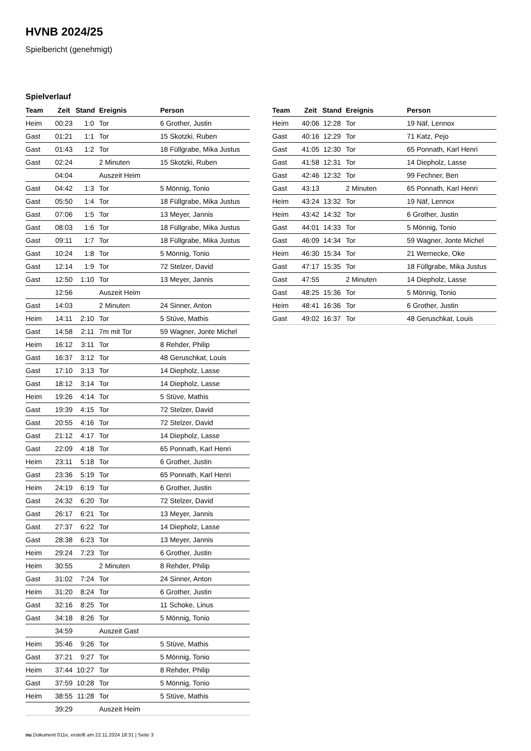HVNB 2024/25
Spielbericht (genehmigt)
Spielverlauf
| Team | Zeit | Stand | Ereignis | Person |
| --- | --- | --- | --- | --- |
| Heim | 00:23 | 1:0 | Tor | 6 Grother, Justin |
| Gast | 01:21 | 1:1 | Tor | 15 Skotzki, Ruben |
| Gast | 01:43 | 1:2 | Tor | 18 Füllgrabe, Mika Justus |
| Gast | 02:24 | | 2 Minuten | 15 Skotzki, Ruben |
| | 04:04 | | Auszeit Heim | |
| Gast | 04:42 | 1:3 | Tor | 5 Mönnig, Tonio |
| Gast | 05:50 | 1:4 | Tor | 18 Füllgrabe, Mika Justus |
| Gast | 07:06 | 1:5 | Tor | 13 Meyer, Jannis |
| Gast | 08:03 | 1:6 | Tor | 18 Füllgrabe, Mika Justus |
| Gast | 09:11 | 1:7 | Tor | 18 Füllgrabe, Mika Justus |
| Gast | 10:24 | 1:8 | Tor | 5 Mönnig, Tonio |
| Gast | 12:14 | 1:9 | Tor | 72 Stelzer, David |
| Gast | 12:50 | 1:10 | Tor | 13 Meyer, Jannis |
| | 12:56 | | Auszeit Heim | |
| Gast | 14:03 | | 2 Minuten | 24 Sinner, Anton |
| Heim | 14:11 | 2:10 | Tor | 5 Stüve, Mathis |
| Gast | 14:58 | 2:11 | 7m mit Tor | 59 Wagner, Jonte Michel |
| Heim | 16:12 | 3:11 | Tor | 8 Rehder, Philip |
| Gast | 16:37 | 3:12 | Tor | 48 Geruschkat, Louis |
| Gast | 17:10 | 3:13 | Tor | 14 Diepholz, Lasse |
| Gast | 18:12 | 3:14 | Tor | 14 Diepholz, Lasse |
| Heim | 19:26 | 4:14 | Tor | 5 Stüve, Mathis |
| Gast | 19:39 | 4:15 | Tor | 72 Stelzer, David |
| Gast | 20:55 | 4:16 | Tor | 72 Stelzer, David |
| Gast | 21:12 | 4:17 | Tor | 14 Diepholz, Lasse |
| Gast | 22:09 | 4:18 | Tor | 65 Ponnath, Karl Henri |
| Heim | 23:11 | 5:18 | Tor | 6 Grother, Justin |
| Gast | 23:36 | 5:19 | Tor | 65 Ponnath, Karl Henri |
| Heim | 24:19 | 6:19 | Tor | 6 Grother, Justin |
| Gast | 24:32 | 6:20 | Tor | 72 Stelzer, David |
| Gast | 26:17 | 6:21 | Tor | 13 Meyer, Jannis |
| Gast | 27:37 | 6:22 | Tor | 14 Diepholz, Lasse |
| Gast | 28:38 | 6:23 | Tor | 13 Meyer, Jannis |
| Heim | 29:24 | 7:23 | Tor | 6 Grother, Justin |
| Heim | 30:55 | | 2 Minuten | 8 Rehder, Philip |
| Gast | 31:02 | 7:24 | Tor | 24 Sinner, Anton |
| Heim | 31:20 | 8:24 | Tor | 6 Grother, Justin |
| Gast | 32:16 | 8:25 | Tor | 11 Schoke, Linus |
| Gast | 34:18 | 8:26 | Tor | 5 Mönnig, Tonio |
| | 34:59 | | Auszeit Gast | |
| Heim | 35:46 | 9:26 | Tor | 5 Stüve, Mathis |
| Gast | 37:21 | 9:27 | Tor | 5 Mönnig, Tonio |
| Heim | 37:44 | 10:27 | Tor | 8 Rehder, Philip |
| Gast | 37:59 | 10:28 | Tor | 5 Mönnig, Tonio |
| Heim | 38:55 | 11:28 | Tor | 5 Stüve, Mathis |
| | 39:29 | | Auszeit Heim | |
| Team | Zeit | Stand | Ereignis | Person |
| --- | --- | --- | --- | --- |
| Heim | 40:06 | 12:28 | Tor | 19 Näf, Lennox |
| Gast | 40:16 | 12:29 | Tor | 71 Katz, Pejo |
| Gast | 41:05 | 12:30 | Tor | 65 Ponnath, Karl Henri |
| Gast | 41:58 | 12:31 | Tor | 14 Diepholz, Lasse |
| Gast | 42:46 | 12:32 | Tor | 99 Fechner, Ben |
| Gast | 43:13 | | 2 Minuten | 65 Ponnath, Karl Henri |
| Heim | 43:24 | 13:32 | Tor | 19 Näf, Lennox |
| Heim | 43:42 | 14:32 | Tor | 6 Grother, Justin |
| Gast | 44:01 | 14:33 | Tor | 5 Mönnig, Tonio |
| Gast | 46:09 | 14:34 | Tor | 59 Wagner, Jonte Michel |
| Heim | 46:30 | 15:34 | Tor | 21 Wernecke, Oke |
| Gast | 47:17 | 15:35 | Tor | 18 Füllgrabe, Mika Justus |
| Gast | 47:55 | | 2 Minuten | 14 Diepholz, Lasse |
| Gast | 48:25 | 15:36 | Tor | 5 Mönnig, Tonio |
| Heim | 48:41 | 16:36 | Tor | 6 Grother, Justin |
| Gast | 49:02 | 16:37 | Tor | 48 Geruschkat, Louis |
nu.Dokument 011e, erstellt am 22.11.2024 18:31 | Seite 3